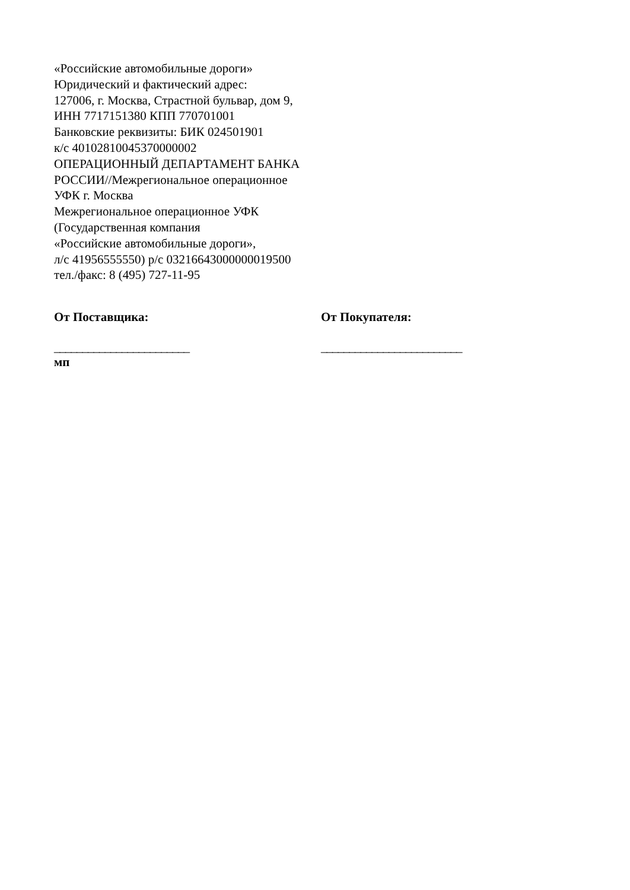«Российские автомобильные дороги»
Юридический и фактический адрес:
127006, г. Москва, Страстной бульвар, дом 9,
ИНН 7717151380 КПП 770701001
Банковские реквизиты: БИК 024501901
к/с 40102810045370000002
ОПЕРАЦИОННЫЙ ДЕПАРТАМЕНТ БАНКА
РОССИИ//Межрегиональное операционное
УФК г. Москва
Межрегиональное операционное УФК
(Государственная компания
«Российские автомобильные дороги»,
л/с 41956555550) р/с 03216643000000019500
тел./факс: 8 (495) 727-11-95
От Поставщика:
________________________
мп
От Покупателя:
_________________________